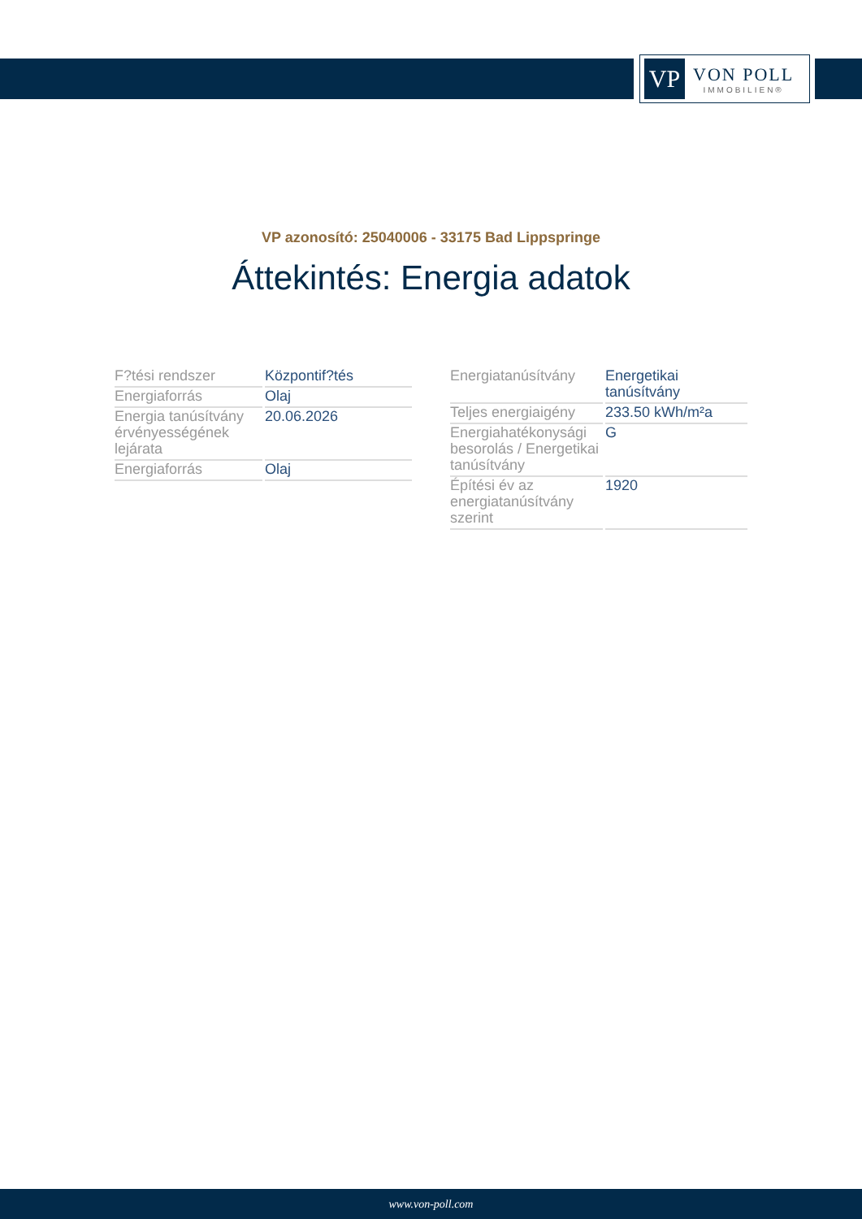VP
VON POLL
IMMOBILIEN®
VP azonosító: 25040006 - 33175 Bad Lippspringe
Áttekintés: Energia adatok
| F?tési rendszer | Központif?tés |
| Energiaforrás | Olaj |
| Energia tanúsítvány érvényességének lejárata | 20.06.2026 |
| Energiaforrás | Olaj |
| Energiatanúsítvány | Energetikai tanúsítvány |
| Teljes energiaigény | 233.50 kWh/m²a |
| Energiahatékonysági besorolás / Energetikai tanúsítvány | G |
| Építési év az energiatanúsítvány szerint | 1920 |
www.von-poll.com